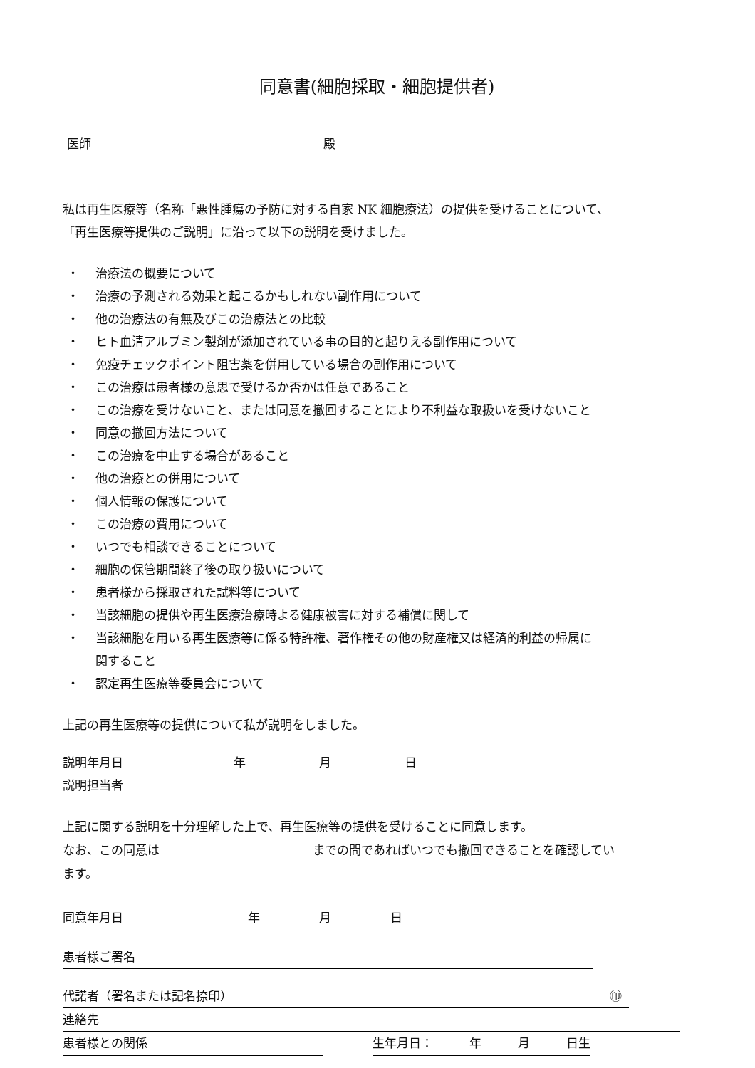同意書(細胞採取・細胞提供者)
医師 殿
私は再生医療等（名称「悪性腫瘍の予防に対する自家 NK 細胞療法）の提供を受けることについて、
「再生医療等提供のご説明」に沿って以下の説明を受けました。
・ 治療法の概要について
・ 治療の予測される効果と起こるかもしれない副作用について
・ 他の治療法の有無及びこの治療法との比較
・ ヒト血清アルブミン製剤が添加されている事の目的と起りえる副作用について
・ 免疫チェックポイント阻害薬を併用している場合の副作用について
・ この治療は患者様の意思で受けるか否かは任意であること
・ この治療を受けないこと、または同意を撤回することにより不利益な取扱いを受けないこと
・ 同意の撤回方法について
・ この治療を中止する場合があること
・ 他の治療との併用について
・ 個人情報の保護について
・ この治療の費用について
・ いつでも相談できることについて
・ 細胞の保管期間終了後の取り扱いについて
・ 患者様から採取された試料等について
・ 当該細胞の提供や再生医療治療時よる健康被害に対する補償に関して
・ 当該細胞を用いる再生医療等に係る特許権、著作権その他の財産権又は経済的利益の帰属に
関すること
・ 認定再生医療等委員会について
上記の再生医療等の提供について私が説明をしました。
説明年月日 年 月 日
説明担当者
上記に関する説明を十分理解した上で、再生医療等の提供を受けることに同意します。
なお、この同意は までの間であればいつでも撤回できることを確認してい
ます。
同意年月日 年 月 日
患者様ご署名
代諾者（署名または記名捺印） ㊞
連絡先
患者様との関係 生年月日：　　　年　　　月　　　日生